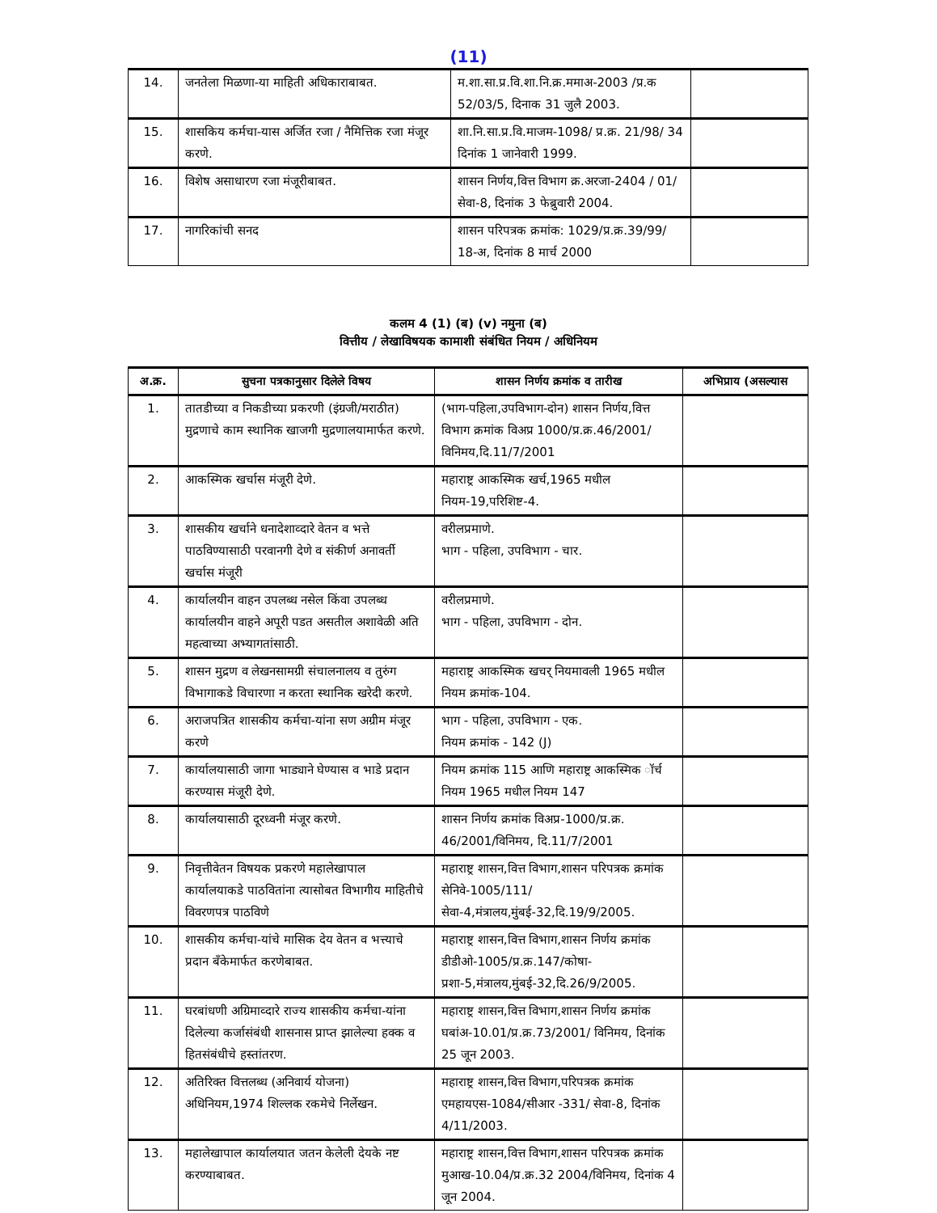(11)
| 14. | जनतेला मिळणा-या माहिती अधिकाराबाबत. | म.शा.सा.प्र.वि.शा.नि.क्र.ममाअ-2003 /प्र.क 52/03/5, दिनाक 31 जुलै 2003. | |
| 15. | शासकिय कर्मचा-यास अर्जित रजा / नैमित्तिक रजा मंजूर करणे. | शा.नि.सा.प्र.वि.माजम-1098/ प्र.क्र. 21/98/ 34 दिनांक 1 जानेवारी 1999. | |
| 16. | विशेष असाधारण रजा मंजूरीबाबत. | शासन निर्णय,वित्त विभाग क्र.अरजा-2404 / 01/सेवा-8, दिनांक 3 फेब्रुवारी 2004. | |
| 17. | नागरिकांची सनद | शासन परिपत्रक क्रमांक: 1029/प्र.क्र.39/99/ 18-अ, दिनांक 8 मार्च 2000 | |
कलम 4 (1) (ब) (v) नमुना (ब)
वित्तीय / लेखाविषयक कामाशी संबंधित नियम / अधिनियम
| अ.क्र. | सुचना पत्रकानुसार दिलेले विषय | शासन निर्णय क्रमांक व तारीख | अभिप्राय (असल्यास |
| --- | --- | --- | --- |
| 1. | तातडीच्या व निकडीच्या प्रकरणी (इंग्रजी/मराठीत) मुद्रणाचे काम स्थानिक खाजगी मुद्रणालयामार्फत करणे. | (भाग-पहिला,उपविभाग-दोन) शासन निर्णय,वित्त विभाग क्रमांक विअप्र 1000/प्र.क्र.46/2001/विनिमय,दि.11/7/2001 | |
| 2. | आकस्मिक खर्चास मंजूरी देणे. | महाराष्ट्र आकस्मिक खर्च,1965 मधील नियम-19,परिशिष्ट-4. | |
| 3. | शासकीय खर्चाने धनादेशाव्दारे वेतन व भत्ते पाठविण्यासाठी परवानगी देणे व संकीर्ण अनावर्ती खर्चास मंजूरी | वरीलप्रमाणे. भाग - पहिला, उपविभाग - चार. | |
| 4. | कार्यालयीन वाहन उपलब्ध नसेल किंवा उपलब्ध कार्यालयीन वाहने अपूरी पडत असतील अशावेळी अति महत्वाच्या अभ्यागतांसाठी. | वरीलप्रमाणे. भाग - पहिला, उपविभाग - दोन. | |
| 5. | शासन मुद्रण व लेखनसामग्री संचालनालय व तुरुंग विभागाकडे विचारणा न करता स्थानिक खरेदी करणे. | महाराष्ट्र आकस्मिक खचर् नियमावली 1965 मधील नियम क्रमांक-104. | |
| 6. | अराजपत्रित शासकीय कर्मचा-यांना सण अग्रीम मंजूर करणे | भाग - पहिला, उपविभाग - एक. नियम क्रमांक - 142 (J) | |
| 7. | कार्यालयासाठी जागा भाड्याने घेण्यास व भाडे प्रदान करण्यास मंजूरी देणे. | नियम क्रमांक 115 आणि महाराष्ट्र आकस्मिक ॉर्च नियम 1965 मधील नियम 147 | |
| 8. | कार्यालयासाठी दूरध्वनी मंजूर करणे. | शासन निर्णय क्रमांक विअप्र-1000/प्र.क्र. 46/2001/विनिमय, दि.11/7/2001 | |
| 9. | निवृत्तीवेतन विषयक प्रकरणे महालेखापाल कार्यालयाकडे पाठवितांना त्यासोबत विभागीय माहितीचे विवरणपत्र पाठविणे | महाराष्ट्र शासन,वित्त विभाग,शासन परिपत्रक क्रमांक सेनिवे-1005/111/सेवा-4,मंत्रालय,मुंबई-32,दि.19/9/2005. | |
| 10. | शासकीय कर्मचा-यांचे मासिक देय वेतन व भत्त्याचे प्रदान बँकेमार्फत करणेबाबत. | महाराष्ट्र शासन,वित्त विभाग,शासन निर्णय क्रमांक डीडीओ-1005/प्र.क्र.147/कोषा-प्रशा-5,मंत्रालय,मुंबई-32,दि.26/9/2005. | |
| 11. | घरबांधणी अग्रिमाव्दारे राज्य शासकीय कर्मचा-यांना दिलेल्या कर्जासंबंधी शासनास प्राप्त झालेल्या हक्क व हितसंबंधीचे हस्तांतरण. | महाराष्ट्र शासन,वित्त विभाग,शासन निर्णय क्रमांक घबांअ-10.01/प्र.क्र.73/2001/ विनिमय, दिनांक 25 जून 2003. | |
| 12. | अतिरिक्त वित्तलब्ध (अनिवार्य योजना) अधिनियम,1974 शिल्लक रकमेचे निर्लेखन. | महाराष्ट्र शासन,वित्त विभाग,परिपत्रक क्रमांक एमहायएस-1084/सीआर -331/ सेवा-8, दिनांक 4/11/2003. | |
| 13. | महालेखापाल कार्यालयात जतन केलेली देयके नष्ट करण्याबाबत. | महाराष्ट्र शासन,वित्त विभाग,शासन परिपत्रक क्रमांक मुआख-10.04/प्र.क्र.32 2004/विनिमय, दिनांक 4 जून 2004. | |